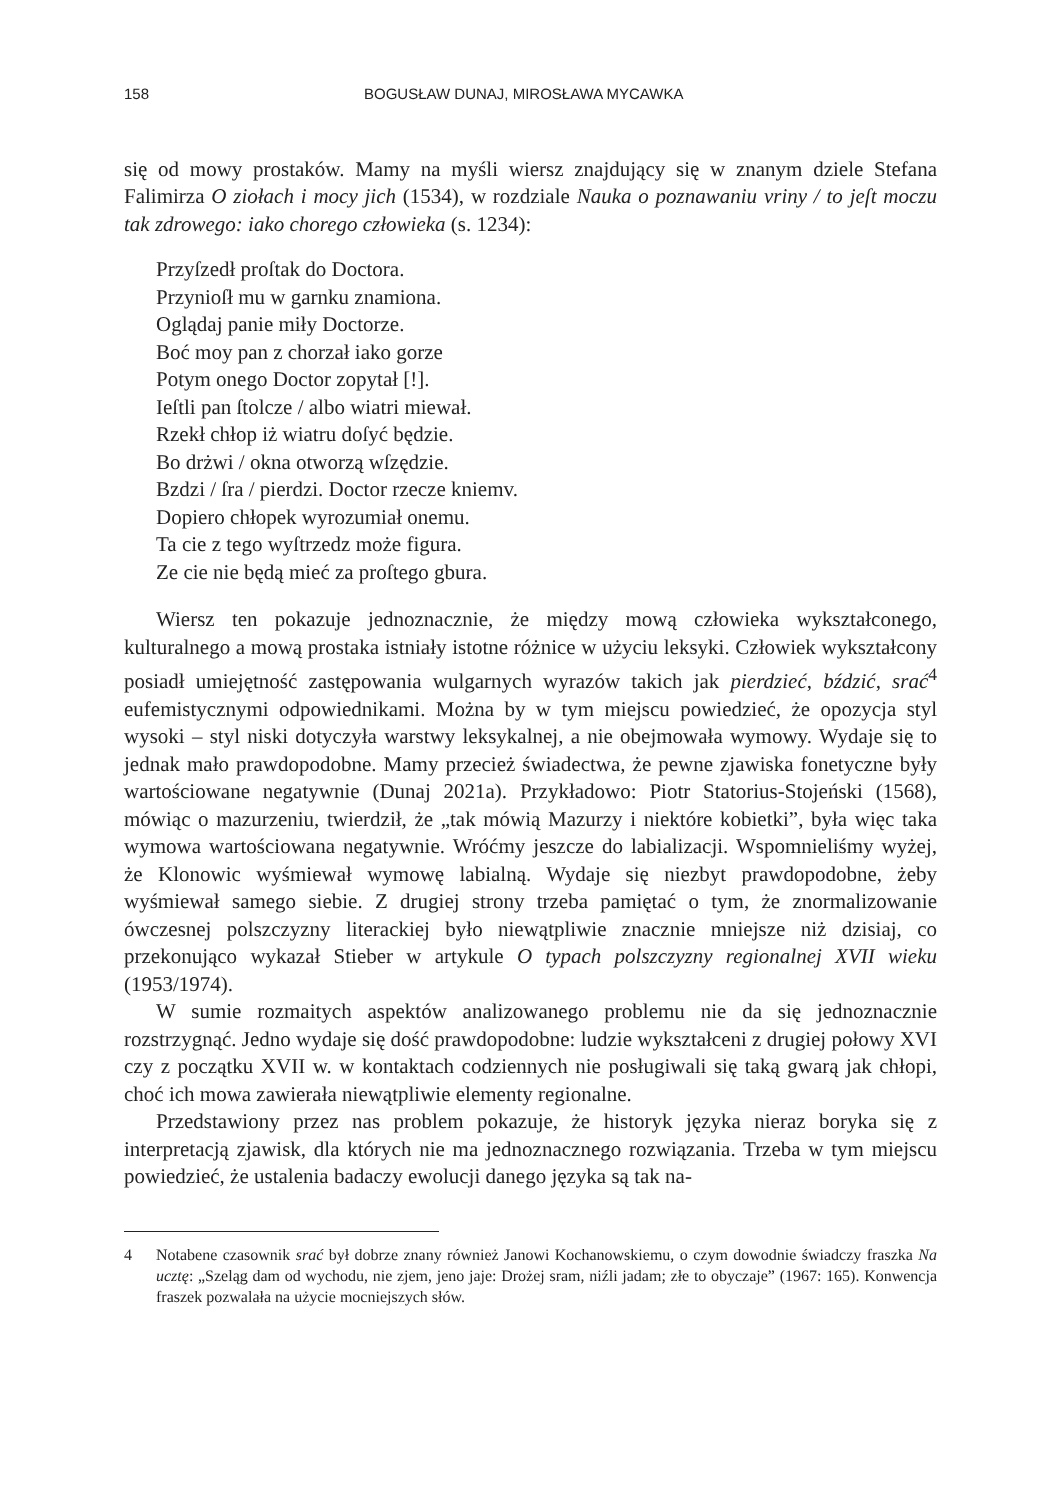158 BOGUSŁAW DUNAJ, MIROSŁAWA MYCAWKA
się od mowy prostaków. Mamy na myśli wiersz znajdujący się w znanym dziele Stefana Falimirza O ziołach i mocy jich (1534), w rozdziale Nauka o poznawaniu vriny / to jeſt moczu tak zdrowego: iako chorego człowieka (s. 1234):
Przyſzedł proſtak do Doctora.
Przynioſł mu w garnku znamiona.
Oglądaj panie miły Doctorze.
Boć moy pan z chorzał iako gorze
Potym onego Doctor zopytał [!].
Ieſtli pan ſtolcze / albo wiatri miewał.
Rzekł chłop iż wiatru doſyć będzie.
Bo drżwi / okna otworzą wſzędzie.
Bzdzi / ſra / pierdzi. Doctor rzecze kniemv.
Dopiero chłopek wyrozumiał onemu.
Ta cie z tego wyſtrzedz może figura.
Ze cie nie będą mieć za proſtego gbura.
Wiersz ten pokazuje jednoznacznie, że między mową człowieka wykształconego, kulturalnego a mową prostaka istniały istotne różnice w użyciu leksyki. Człowiek wykształcony posiadł umiejętność zastępowania wulgarnych wyrazów takich jak pierdzieć, bździć, srać<sup>4</sup> eufemistycznymi odpowiednikami. Można by w tym miejscu powiedzieć, że opozycja styl wysoki – styl niski dotyczyła warstwy leksykalnej, a nie obejmowała wymowy. Wydaje się to jednak mało prawdopodobne. Mamy przecież świadectwa, że pewne zjawiska fonetyczne były wartościowane negatywnie (Dunaj 2021a). Przykładowo: Piotr Statorius-Stojeński (1568), mówiąc o mazurzeniu, twierdził, że „tak mówią Mazurzy i niektóre kobietki”, była więc taka wymowa wartościowana negatywnie. Wróćmy jeszcze do labializacji. Wspomnieliśmy wyżej, że Klonowic wyśmiewał wymowę labialną. Wydaje się niezbyt prawdopodobne, żeby wyśmiewał samego siebie. Z drugiej strony trzeba pamiętać o tym, że znormalizowanie ówczesnej polszczyzny literackiej było niewątpliwie znacznie mniejsze niż dzisiaj, co przekonująco wykazał Stieber w artykule O typach polszczyzny regionalnej XVII wieku (1953/1974).
W sumie rozmaitych aspektów analizowanego problemu nie da się jednoznacznie rozstrzygnąć. Jedno wydaje się dość prawdopodobne: ludzie wykształceni z drugiej połowy XVI czy z początku XVII w. w kontaktach codziennych nie posługiwali się taką gwarą jak chłopi, choć ich mowa zawierała niewątpliwie elementy regionalne.
Przedstawiony przez nas problem pokazuje, że historyk języka nieraz boryka się z interpretacją zjawisk, dla których nie ma jednoznacznego rozwiązania. Trzeba w tym miejscu powiedzieć, że ustalenia badaczy ewolucji danego języka są tak na-
4 Notabene czasownik srać był dobrze znany również Janowi Kochanowskiemu, o czym dowodnie świadczy fraszka Na ucztę: „Szeląg dam od wychodu, nie zjem, jeno jaje: Drożej sram, niźli jadam; złe to obyczaje” (1967: 165). Konwencja fraszek pozwalała na użycie mocniejszych słów.